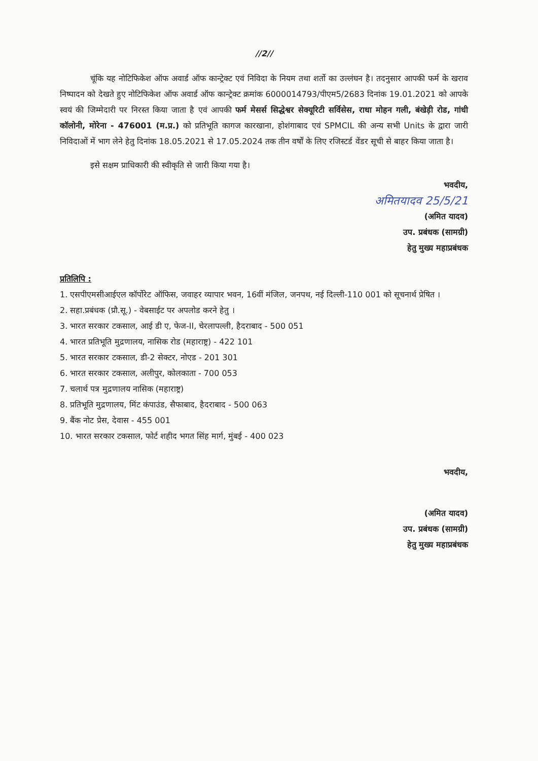//2//
चूंकि यह नोटिफिकेश ऑफ अवार्ड ऑफ कान्ट्रेक्ट एवं निविदा के नियम तथा शर्तो का उल्लंघन है। तदनुसार आपकी फर्म के खराव निष्पादन को देखते हुए नोटिफिकेश ऑफ अवार्ड ऑफ कान्ट्रेक्ट क्रमांक 6000014793/पीएम5/2683 दिनांक 19.01.2021 को आपके स्वयं की जिम्मेदारी पर निरस्त किया जाता है एवं आपकी फर्म मेसर्स सिद्धेश्वर सेक्यूरिटी सर्विसेस, राधा मोहन गली, बंखेड़ी रोड, गांधी कॉलोनी, मोरेना - 476001 (म.प्र.) को प्रतिभूति कागज कारखाना, होशंगाबाद एवं SPMCIL की अन्य सभी Units के द्वारा जारी निविदाओं में भाग लेने हेतु दिनांक 18.05.2021 से 17.05.2024 तक तीन वर्षों के लिए रजिस्टर्ड वेंडर सूची से बाहर किया जाता है।
इसे सक्षम प्राधिकारी की स्वीकृति से जारी किया गया है।
भवदीय,
अमितयादव 25/5/21
(अमित यादव)
उप. प्रबंधक (सामग्री)
हेतु मुख्य महाप्रबंधक
प्रतिलिपि :
1. एसपीएमसीआईएल कॉर्पोरेट ऑफिस, जवाहर व्यापार भवन, 16वीं मंजिल, जनपथ, नई दिल्ली-110 001 को सूचनार्थ प्रेषित ।
2. सहा.प्रबंधक (प्रौ.सू.) - वेबसाईट पर अपलोड करने हेतु ।
3. भारत सरकार टकसाल, आई डी ए, फेज-II, चेरलापल्ली, हैदराबाद - 500 051
4. भारत प्रतिभूति मुद्रणालय, नासिक रोड (महाराष्ट्र) - 422 101
5. भारत सरकार टकसाल, डी-2 सेक्टर, नोएड - 201 301
6. भारत सरकार टकसाल, अलीपुर, कोलकाता - 700 053
7. चलार्थ पत्र मुद्रणालय नासिक (महाराष्ट्र)
8. प्रतिभूति मुद्रणालय, मिंट कंपाउंड, सैफाबाद, हैदराबाद - 500 063
9. बैंक नोट प्रेस, देवास - 455 001
10. भारत सरकार टकसाल, फोर्ट शहीद भगत सिंह मार्ग, मुंबई - 400 023
भवदीय,
(अमित यादव)
उप. प्रबंधक (सामग्री)
हेतु मुख्य महाप्रबंधक